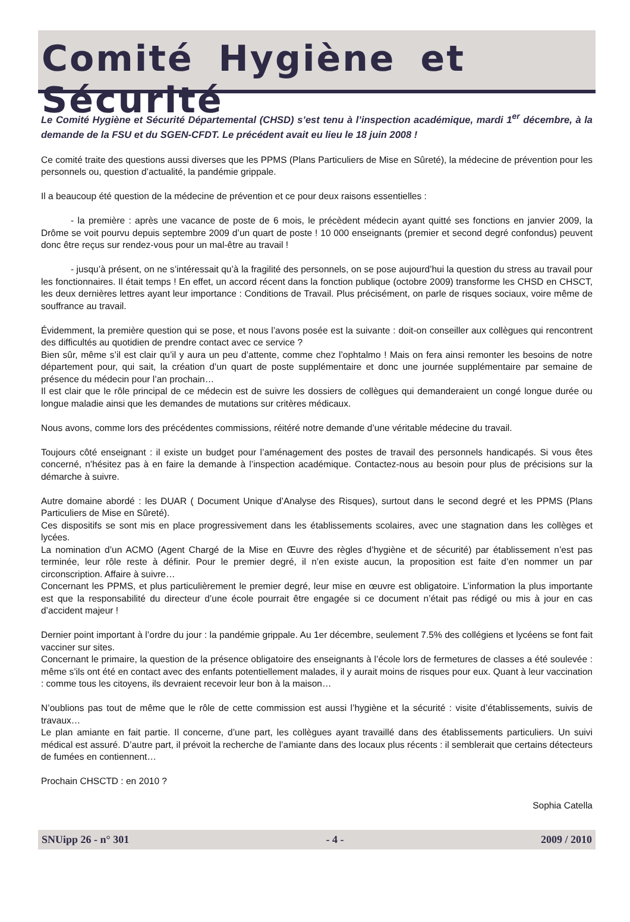Comité Hygiène et Sécurité
Le Comité Hygiène et Sécurité Départemental (CHSD) s’est tenu à l’inspection académique, mardi 1<sup>er</sup> décembre, à la demande de la FSU et du SGEN-CFDT. Le précédent avait eu lieu le 18 juin 2008 !
Ce comité traite des questions aussi diverses que les PPMS (Plans Particuliers de Mise en Sûreté), la médecine de prévention pour les personnels ou, question d’actualité, la pandémie grippale.
Il a beaucoup été question de la médecine de prévention et ce pour deux raisons essentielles :
- la première : après une vacance de poste de 6 mois, le précèdent médecin ayant quitté ses fonctions en janvier 2009, la Drôme se voit pourvu depuis septembre 2009 d’un quart de poste ! 10 000 enseignants (premier et second degré confondus) peuvent donc être reçus sur rendez-vous pour un mal-être au travail !
- jusqu’à présent, on ne s’intéressait qu’à la fragilité des personnels, on se pose aujourd’hui la question du stress au travail pour les fonctionnaires. Il était temps ! En effet, un accord récent dans la fonction publique (octobre 2009) transforme les CHSD en CHSCT, les deux dernières lettres ayant leur importance : Conditions de Travail. Plus précisément, on parle de risques sociaux, voire même de souffrance au travail.
Évidemment, la première question qui se pose, et nous l’avons posée est la suivante : doit-on conseiller aux collègues qui rencontrent des difficultés au quotidien de prendre contact avec ce service ?
Bien sûr, même s’il est clair qu’il y aura un peu d’attente, comme chez l’ophtalmo ! Mais on fera ainsi remonter les besoins de notre département pour, qui sait, la création d’un quart de poste supplémentaire et donc une journée supplémentaire par semaine de présence du médecin pour l’an prochain…
Il est clair que le rôle principal de ce médecin est de suivre les dossiers de collègues qui demanderaient un congé longue durée ou longue maladie ainsi que les demandes de mutations sur critères médicaux.
Nous avons, comme lors des précédentes commissions, réitéré notre demande d’une véritable médecine du travail.
Toujours côté enseignant : il existe un budget pour l’aménagement des postes de travail des personnels handicapés. Si vous êtes concerné, n’hésitez pas à en faire la demande à l’inspection académique. Contactez-nous au besoin pour plus de précisions sur la démarche à suivre.
Autre domaine abordé : les DUAR ( Document Unique d’Analyse des Risques), surtout dans le second degré et les PPMS (Plans Particuliers de Mise en Sûreté).
Ces dispositifs se sont mis en place progressivement dans les établissements scolaires, avec une stagnation dans les collèges et lycées.
La nomination d’un ACMO (Agent Chargé de la Mise en Œuvre des règles d’hygiène et de sécurité) par établissement n’est pas terminée, leur rôle reste à définir. Pour le premier degré, il n’en existe aucun, la proposition est faite d’en nommer un par circonscription. Affaire à suivre…
Concernant les PPMS, et plus particulièrement le premier degré, leur mise en œuvre est obligatoire. L’information la plus importante est que la responsabilité du directeur d’une école pourrait être engagée si ce document n’était pas rédigé ou mis à jour en cas d’accident majeur !
Dernier point important à l’ordre du jour : la pandémie grippale. Au 1er décembre, seulement 7.5% des collégiens et lycéens se font fait vacciner sur sites.
Concernant le primaire, la question de la présence obligatoire des enseignants à l’école lors de fermetures de classes a été soulevée : même s’ils ont été en contact avec des enfants potentiellement malades, il y aurait moins de risques pour eux. Quant à leur vaccination : comme tous les citoyens, ils devraient recevoir leur bon à la maison…
N’oublions pas tout de même que le rôle de cette commission est aussi l’hygiène et la sécurité : visite d’établissements, suivis de travaux…
Le plan amiante en fait partie. Il concerne, d’une part, les collègues ayant travaillé dans des établissements particuliers. Un suivi médical est assuré. D’autre part, il prévoit la recherche de l’amiante dans des locaux plus récents : il semblerait que certains détecteurs de fumées en contiennent…
Prochain CHSCTD : en 2010 ?
Sophia Catella
SNUipp 26 - n° 301 - 4 - 2009 / 2010